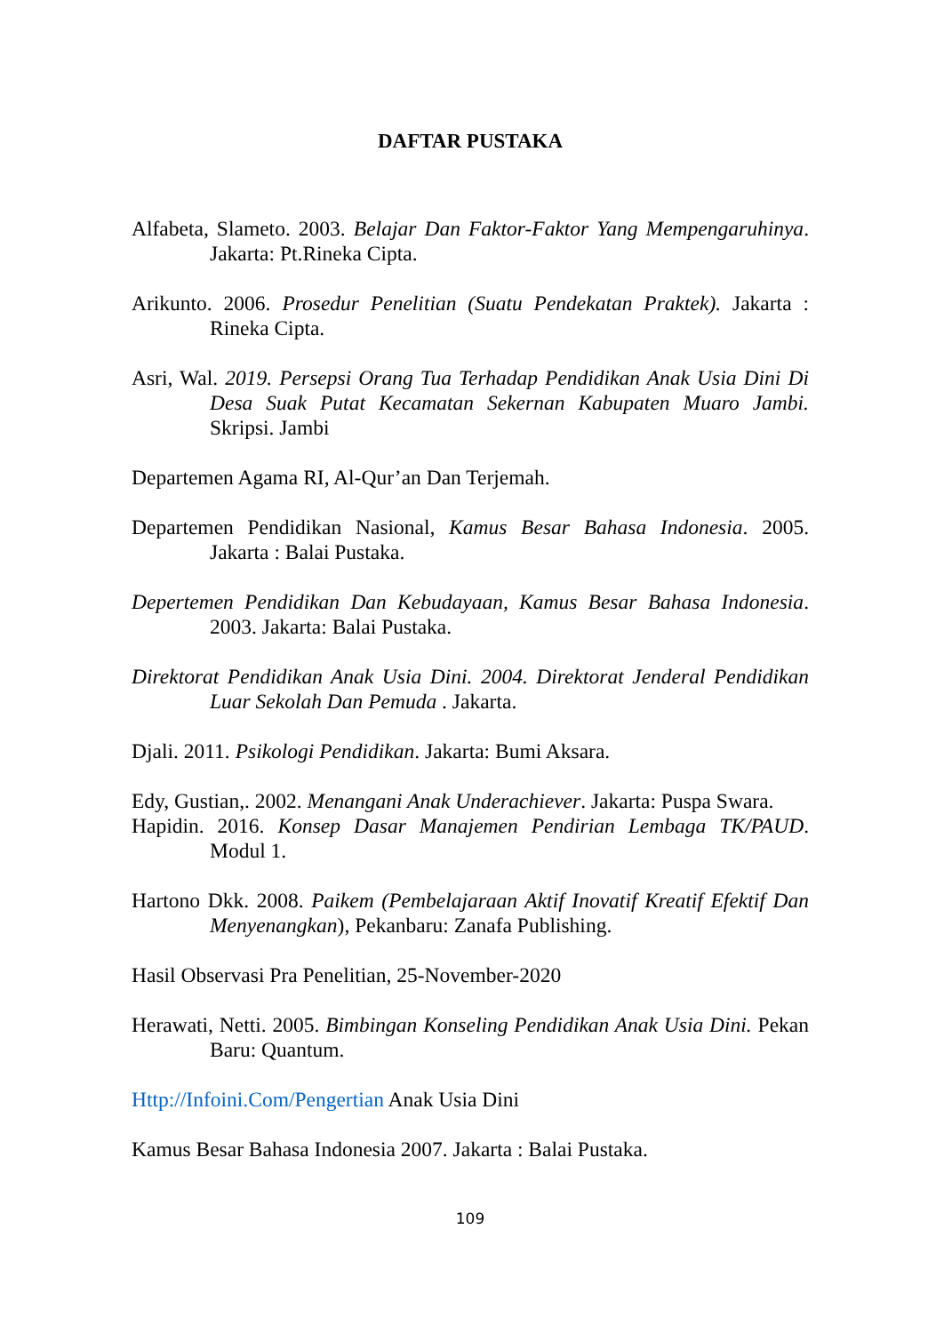DAFTAR PUSTAKA
Alfabeta, Slameto. 2003. Belajar Dan Faktor-Faktor Yang Mempengaruhinya. Jakarta: Pt.Rineka Cipta.
Arikunto. 2006. Prosedur Penelitian (Suatu Pendekatan Praktek). Jakarta : Rineka Cipta.
Asri, Wal. 2019. Persepsi Orang Tua Terhadap Pendidikan Anak Usia Dini Di Desa Suak Putat Kecamatan Sekernan Kabupaten Muaro Jambi. Skripsi. Jambi
Departemen Agama RI, Al-Qur’an Dan Terjemah.
Departemen Pendidikan Nasional, Kamus Besar Bahasa Indonesia. 2005. Jakarta : Balai Pustaka.
Depertemen Pendidikan Dan Kebudayaan, Kamus Besar Bahasa Indonesia. 2003. Jakarta: Balai Pustaka.
Direktorat Pendidikan Anak Usia Dini. 2004. Direktorat Jenderal Pendidikan Luar Sekolah Dan Pemuda . Jakarta.
Djali. 2011. Psikologi Pendidikan. Jakarta: Bumi Aksara.
Edy, Gustian,. 2002. Menangani Anak Underachiever. Jakarta: Puspa Swara.
Hapidin. 2016. Konsep Dasar Manajemen Pendirian Lembaga TK/PAUD. Modul 1.
Hartono Dkk. 2008. Paikem (Pembelajaraan Aktif Inovatif Kreatif Efektif Dan Menyenangkan), Pekanbaru: Zanafa Publishing.
Hasil Observasi Pra Penelitian, 25-November-2020
Herawati, Netti. 2005. Bimbingan Konseling Pendidikan Anak Usia Dini. Pekan Baru: Quantum.
Http://Infoini.Com/Pengertian Anak Usia Dini
Kamus Besar Bahasa Indonesia 2007. Jakarta : Balai Pustaka.
109